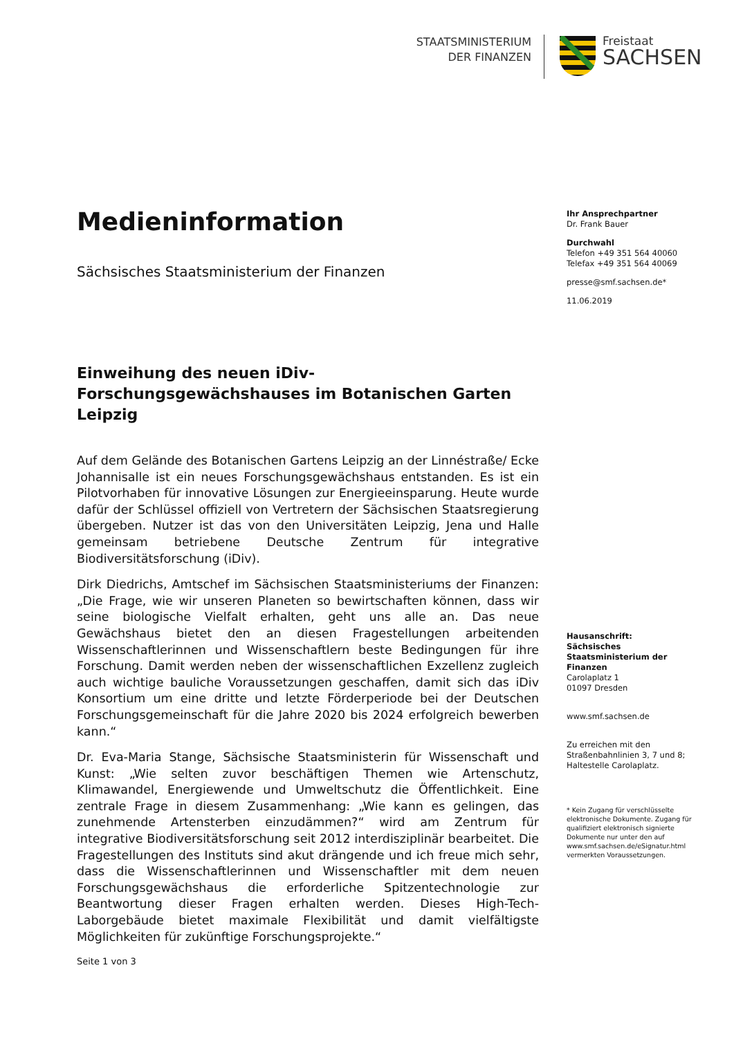STAATSMINISTERIUM
DER FINANZEN
Freistaat
SACHSEN
Medieninformation
Sächsisches Staatsministerium der Finanzen
Einweihung des neuen iDiv-Forschungsgewächshauses im Botanischen Garten Leipzig
Auf dem Gelände des Botanischen Gartens Leipzig an der Linnéstraße/ Ecke Johannisalle ist ein neues Forschungsgewächshaus entstanden. Es ist ein Pilotvorhaben für innovative Lösungen zur Energieeinsparung. Heute wurde dafür der Schlüssel offiziell von Vertretern der Sächsischen Staatsregierung übergeben. Nutzer ist das von den Universitäten Leipzig, Jena und Halle gemeinsam betriebene Deutsche Zentrum für integrative Biodiversitätsforschung (iDiv).
Dirk Diedrichs, Amtschef im Sächsischen Staatsministeriums der Finanzen: „Die Frage, wie wir unseren Planeten so bewirtschaften können, dass wir seine biologische Vielfalt erhalten, geht uns alle an. Das neue Gewächshaus bietet den an diesen Fragestellungen arbeitenden Wissenschaftlerinnen und Wissenschaftlern beste Bedingungen für ihre Forschung. Damit werden neben der wissenschaftlichen Exzellenz zugleich auch wichtige bauliche Voraussetzungen geschaffen, damit sich das iDiv Konsortium um eine dritte und letzte Förderperiode bei der Deutschen Forschungsgemeinschaft für die Jahre 2020 bis 2024 erfolgreich bewerben kann.“
Dr. Eva-Maria Stange, Sächsische Staatsministerin für Wissenschaft und Kunst: „Wie selten zuvor beschäftigen Themen wie Artenschutz, Klimawandel, Energiewende und Umweltschutz die Öffentlichkeit. Eine zentrale Frage in diesem Zusammenhang: „Wie kann es gelingen, das zunehmende Artensterben einzudämmen?“ wird am Zentrum für integrative Biodiversitätsforschung seit 2012 interdisziplinär bearbeitet. Die Fragestellungen des Instituts sind akut drängende und ich freue mich sehr, dass die Wissenschaftlerinnen und Wissenschaftler mit dem neuen Forschungsgewächshaus die erforderliche Spitzentechnologie zur Beantwortung dieser Fragen erhalten werden. Dieses High-Tech-Laborgebäude bietet maximale Flexibilität und damit vielfältigste Möglichkeiten für zukünftige Forschungsprojekte.“
Ihr Ansprechpartner
Dr. Frank Bauer
Durchwahl
Telefon +49 351 564 40060
Telefax +49 351 564 40069
presse@smf.sachsen.de*
11.06.2019
Hausanschrift:
Sächsisches Staatsministerium der Finanzen
Carolaplatz 1
01097 Dresden
www.smf.sachsen.de
Zu erreichen mit den Straßenbahnlinien 3, 7 und 8; Haltestelle Carolaplatz.
* Kein Zugang für verschlüsselte elektronische Dokumente. Zugang für qualifiziert elektronisch signierte Dokumente nur unter den auf www.smf.sachsen.de/eSignatur.html vermerkten Voraussetzungen.
Seite 1 von 3